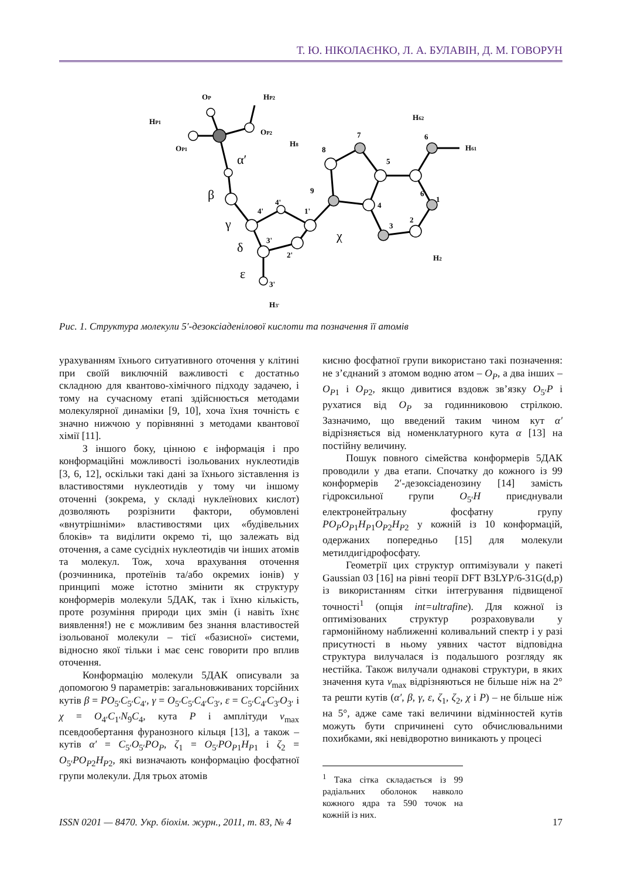Т. Ю. НІКОЛАЄНКО, Л. А. БУЛАВІН, Д. М. ГОВОРУН
OP
HP2
HP1
OP1
OP2
α′
β
γ
δ
ε
χ
8
7
5
6
9
4
6
3
2
1
H8
H62
H61
H2
H3'
3'
4'
1'
4'
3'
2'
Рис. 1. Структура молекули 5′-дезоксіаденілової кислоти та позначення її атомів
урахуванням їхнього ситуативного оточення у клітині при своїй виключній важливості є достатньо складною для квантово-хімічного підходу задачею, і тому на сучасному етапі здійснюється методами молекулярної динаміки [9, 10], хоча їхня точність є значно нижчою у порівнянні з методами квантової хімії [11].
З іншого боку, цінною є інформація і про конформаційні можливості ізольованих нуклеотидів [3, 6, 12], оскільки такі дані за їхнього зіставлення із властивостями нуклеотидів у тому чи іншому оточенні (зокрема, у складі нуклеїнових кислот) дозволяють розрізнити фактори, обумовлені «внутрішніми» властивостями цих «будівельних блоків» та виділити окремо ті, що залежать від оточення, а саме сусідніх нуклеотидів чи інших атомів та молекул. Тож, хоча врахування оточення (розчинника, протеїнів та/або окремих іонів) у принципі може істотно змінити як структуру конформерів молекули 5ДАК, так і їхню кількість, проте розуміння природи цих змін (і навіть їхнє виявлення!) не є можливим без знання властивостей ізольованої молекули – тієї «базисної» системи, відносно якої тільки і має сенс говорити про вплив оточення.
Конформацію молекули 5ДАК описували за допомогою 9 параметрів: загальновживаних торсійних кутів β = PO<sub>5′</sub>C<sub>5′</sub>C<sub>4′</sub>, γ = O<sub>5′</sub>C<sub>5′</sub>C<sub>4′</sub>C<sub>3′</sub>, ε = C<sub>5′</sub>C<sub>4′</sub>C<sub>3′</sub>O<sub>3′</sub> і χ = O<sub>4′</sub>C<sub>1′</sub>N<sub>9</sub>C<sub>4</sub>, кута P і амплітуди ν<sub>max</sub> псевдообертання фуранозного кільця [13], а також – кутів α′ = C<sub>5′</sub>O<sub>5′</sub>PO<sub>P</sub>, ζ<sub>1</sub> = O<sub>5′</sub>PO<sub>P1</sub>H<sub>P1</sub> і ζ<sub>2</sub> = O<sub>5′</sub>PO<sub>P2</sub>H<sub>P2</sub>, які визначають конформацію фосфатної групи молекули. Для трьох атомів
кисню фосфатної групи використано такі позначення: не з’єднаний з атомом водню атом – O<sub>P</sub>, а два інших – O<sub>P1</sub> і O<sub>P2</sub>, якщо дивитися вздовж зв’язку O<sub>5′</sub>P і рухатися від O<sub>P</sub> за годинниковою стрілкою. Зазначимо, що введений таким чином кут α′ відрізняється від номенклатурного кута α [13] на постійну величину.
Пошук повного сімейства конформерів 5ДАК проводили у два етапи. Спочатку до кожного із 99 конформерів 2′-дезоксіаденозину [14] замість гідроксильної групи O<sub>5′</sub>H приєднували електронейтральну фосфатну групу PO<sub>P</sub>O<sub>P1</sub>H<sub>P1</sub>O<sub>P2</sub>H<sub>P2</sub> у кожній із 10 конформацій, одержаних попередньо [15] для молекули метилдигідрофосфату.
Геометрії цих структур оптимізували у пакеті Gaussian 03 [16] на рівні теорії DFT B3LYP/6-31G(d,p) із використанням сітки інтегрування підвищеної точності<sup>1</sup> (опція int=ultrafine). Для кожної із оптимізованих структур розраховували у гармонійному наближенні коливальний спектр і у разі присутності в ньому уявних частот відповідна структура вилучалася із подальшого розгляду як нестійка. Також вилучали однакові структури, в яких значення кута ν<sub>max</sub> відрізняються не більше ніж на 2° та решти кутів (α′, β, γ, ε, ζ<sub>1</sub>, ζ<sub>2</sub>, χ і P) – не більше ніж на 5°, адже саме такі величини відмінностей кутів можуть бути спричинені суто обчислювальними похибками, які невідворотно виникають у процесі
<sup>1</sup> Така сітка складається із 99 радіальних оболонок навколо кожного ядра та 590 точок на кожній із них.
ISSN 0201 — 8470. Укр. біохім. журн., 2011, т. 83, № 4 17